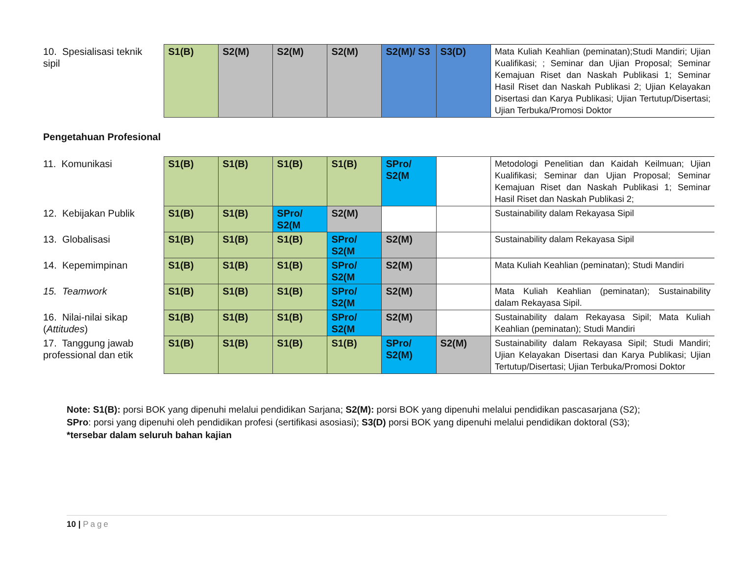| 10. Spesialisasi teknik sipil | S1(B) | S2(M) | S2(M) | S2(M) | S2(M)/ S3 | S3(D) | Mata Kuliah Keahlian (peminatan);Studi Mandiri; Ujian Kualifikasi; ; Seminar dan Ujian Proposal; Seminar Kemajuan Riset dan Naskah Publikasi 1; Seminar Hasil Riset dan Naskah Publikasi 2; Ujian Kelayakan Disertasi dan Karya Publikasi; Ujian Tertutup/Disertasi; Ujian Terbuka/Promosi Doktor |
Pengetahuan Profesional
| 11. Komunikasi | S1(B) | S1(B) | S1(B) | S1(B) | SPro/ S2(M | | Metodologi Penelitian dan Kaidah Keilmuan; Ujian Kualifikasi; Seminar dan Ujian Proposal; Seminar Kemajuan Riset dan Naskah Publikasi 1; Seminar Hasil Riset dan Naskah Publikasi 2; |
| 12. Kebijakan Publik | S1(B) | S1(B) | SPro/ S2(M | S2(M) | | | Sustainability dalam Rekayasa Sipil |
| 13. Globalisasi | S1(B) | S1(B) | S1(B) | SPro/ S2(M | S2(M) | | Sustainability dalam Rekayasa Sipil |
| 14. Kepemimpinan | S1(B) | S1(B) | S1(B) | SPro/ S2(M | S2(M) | | Mata Kuliah Keahlian (peminatan); Studi Mandiri |
| 15. Teamwork | S1(B) | S1(B) | S1(B) | SPro/ S2(M | S2(M) | | Mata Kuliah Keahlian (peminatan); Sustainability dalam Rekayasa Sipil. |
| 16. Nilai-nilai sikap ( Attitudes ) | S1(B) | S1(B) | S1(B) | SPro/ S2(M | S2(M) | | Sustainability dalam Rekayasa Sipil; Mata Kuliah Keahlian (peminatan); Studi Mandiri |
| 17. Tanggung jawab professional dan etik | S1(B) | S1(B) | S1(B) | S1(B) | SPro/ S2(M) | S2(M) | Sustainability dalam Rekayasa Sipil; Studi Mandiri; Ujian Kelayakan Disertasi dan Karya Publikasi; Ujian Tertutup/Disertasi; Ujian Terbuka/Promosi Doktor |
Note: S1(B): porsi BOK yang dipenuhi melalui pendidikan Sarjana; S2(M): porsi BOK yang dipenuhi melalui pendidikan pascasarjana (S2);
SPro: porsi yang dipenuhi oleh pendidikan profesi (sertifikasi asosiasi); S3(D) porsi BOK yang dipenuhi melalui pendidikan doktoral (S3);
*tersebar dalam seluruh bahan kajian
10 | Page